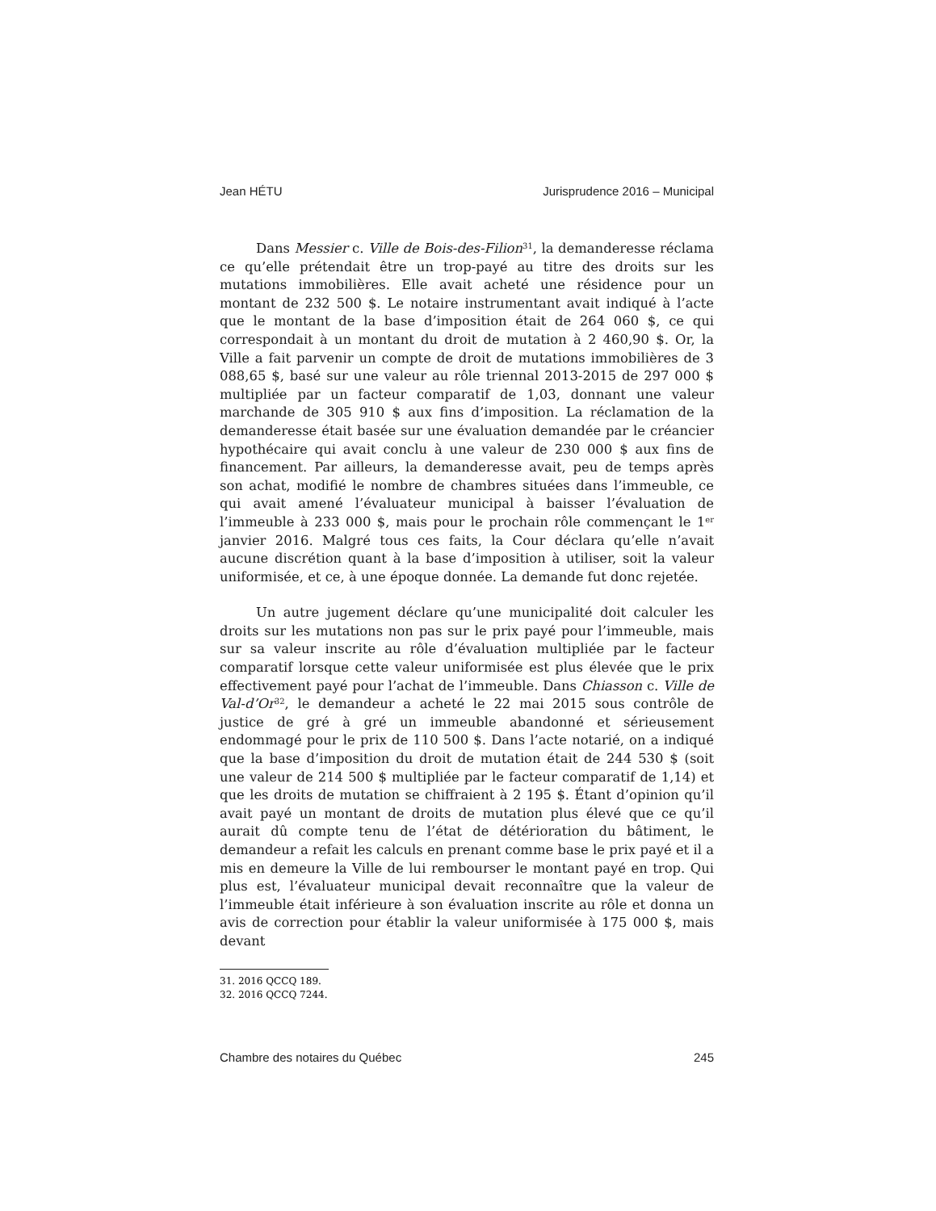Jean HÉTU Jurisprudence 2016 – Municipal
Dans Messier c. Ville de Bois-des-Filion<sup>31</sup>, la demanderesse réclama ce qu’elle prétendait être un trop-payé au titre des droits sur les mutations immobilières. Elle avait acheté une résidence pour un montant de 232 500 $. Le notaire instrumentant avait indiqué à l’acte que le montant de la base d’imposition était de 264 060 $, ce qui correspondait à un montant du droit de mutation à 2 460,90 $. Or, la Ville a fait parvenir un compte de droit de mutations immobilières de 3 088,65 $, basé sur une valeur au rôle triennal 2013-2015 de 297 000 $ multipliée par un facteur comparatif de 1,03, donnant une valeur marchande de 305 910 $ aux fins d’imposition. La réclamation de la demanderesse était basée sur une évaluation demandée par le créancier hypothécaire qui avait conclu à une valeur de 230 000 $ aux fins de financement. Par ailleurs, la demanderesse avait, peu de temps après son achat, modifié le nombre de chambres situées dans l’immeuble, ce qui avait amené l’évaluateur municipal à baisser l’évaluation de l’immeuble à 233 000 $, mais pour le prochain rôle commençant le 1<sup>er</sup> janvier 2016. Malgré tous ces faits, la Cour déclara qu’elle n’avait aucune discrétion quant à la base d’imposition à utiliser, soit la valeur uniformisée, et ce, à une époque donnée. La demande fut donc rejetée.
Un autre jugement déclare qu’une municipalité doit calculer les droits sur les mutations non pas sur le prix payé pour l’immeuble, mais sur sa valeur inscrite au rôle d’évaluation multipliée par le facteur comparatif lorsque cette valeur uniformisée est plus élevée que le prix effectivement payé pour l’achat de l’immeuble. Dans Chiasson c. Ville de Val-d’Or<sup>32</sup>, le demandeur a acheté le 22 mai 2015 sous contrôle de justice de gré à gré un immeuble abandonné et sérieusement endommagé pour le prix de 110 500 $. Dans l’acte notarié, on a indiqué que la base d’imposition du droit de mutation était de 244 530 $ (soit une valeur de 214 500 $ multipliée par le facteur comparatif de 1,14) et que les droits de mutation se chiffraient à 2 195 $. Étant d’opinion qu’il avait payé un montant de droits de mutation plus élevé que ce qu’il aurait dû compte tenu de l’état de détérioration du bâtiment, le demandeur a refait les calculs en prenant comme base le prix payé et il a mis en demeure la Ville de lui rembourser le montant payé en trop. Qui plus est, l’évaluateur municipal devait reconnaître que la valeur de l’immeuble était inférieure à son évaluation inscrite au rôle et donna un avis de correction pour établir la valeur uniformisée à 175 000 $, mais devant
31. 2016 QCCQ 189.
32. 2016 QCCQ 7244.
Chambre des notaires du Québec 245